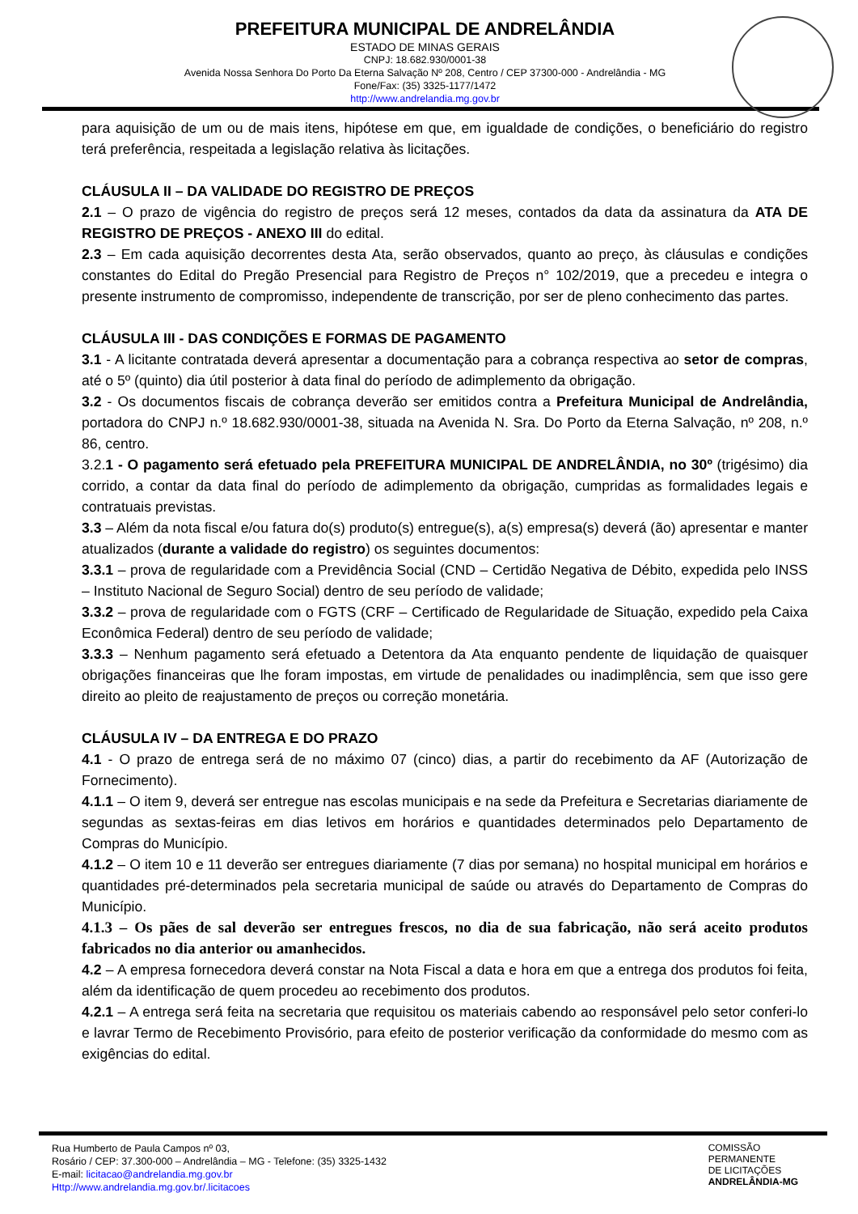PREFEITURA MUNICIPAL DE ANDRELÂNDIA
ESTADO DE MINAS GERAIS
CNPJ: 18.682.930/0001-38
Avenida Nossa Senhora Do Porto Da Eterna Salvação Nº 208, Centro / CEP 37300-000 - Andrelândia - MG
Fone/Fax: (35) 3325-1177/1472
http://www.andrelandia.mg.gov.br
para aquisição de um ou de mais itens, hipótese em que, em igualdade de condições, o beneficiário do registro terá preferência, respeitada a legislação relativa às licitações.
CLÁUSULA II – DA VALIDADE DO REGISTRO DE PREÇOS
2.1 – O prazo de vigência do registro de preços será 12 meses, contados da data da assinatura da ATA DE REGISTRO DE PREÇOS - ANEXO III do edital.
2.3 – Em cada aquisição decorrentes desta Ata, serão observados, quanto ao preço, às cláusulas e condições constantes do Edital do Pregão Presencial para Registro de Preços n° 102/2019, que a precedeu e integra o presente instrumento de compromisso, independente de transcrição, por ser de pleno conhecimento das partes.
CLÁUSULA III - DAS CONDIÇÕES E FORMAS DE PAGAMENTO
3.1 - A licitante contratada deverá apresentar a documentação para a cobrança respectiva ao setor de compras, até o 5º (quinto) dia útil posterior à data final do período de adimplemento da obrigação.
3.2 - Os documentos fiscais de cobrança deverão ser emitidos contra a Prefeitura Municipal de Andrelândia, portadora do CNPJ n.º 18.682.930/0001-38, situada na Avenida N. Sra. Do Porto da Eterna Salvação, nº 208, n.º 86, centro.
3.2.1 - O pagamento será efetuado pela PREFEITURA MUNICIPAL DE ANDRELÂNDIA, no 30º (trigésimo) dia corrido, a contar da data final do período de adimplemento da obrigação, cumpridas as formalidades legais e contratuais previstas.
3.3 – Além da nota fiscal e/ou fatura do(s) produto(s) entregue(s), a(s) empresa(s) deverá (ão) apresentar e manter atualizados (durante a validade do registro) os seguintes documentos:
3.3.1 – prova de regularidade com a Previdência Social (CND – Certidão Negativa de Débito, expedida pelo INSS – Instituto Nacional de Seguro Social) dentro de seu período de validade;
3.3.2 – prova de regularidade com o FGTS (CRF – Certificado de Regularidade de Situação, expedido pela Caixa Econômica Federal) dentro de seu período de validade;
3.3.3 – Nenhum pagamento será efetuado a Detentora da Ata enquanto pendente de liquidação de quaisquer obrigações financeiras que lhe foram impostas, em virtude de penalidades ou inadimplência, sem que isso gere direito ao pleito de reajustamento de preços ou correção monetária.
CLÁUSULA IV – DA ENTREGA E DO PRAZO
4.1 - O prazo de entrega será de no máximo 07 (cinco) dias, a partir do recebimento da AF (Autorização de Fornecimento).
4.1.1 – O item 9, deverá ser entregue nas escolas municipais e na sede da Prefeitura e Secretarias diariamente de segundas as sextas-feiras em dias letivos em horários e quantidades determinados pelo Departamento de Compras do Município.
4.1.2 – O item 10 e 11 deverão ser entregues diariamente (7 dias por semana) no hospital municipal em horários e quantidades pré-determinados pela secretaria municipal de saúde ou através do Departamento de Compras do Município.
4.1.3 – Os pães de sal deverão ser entregues frescos, no dia de sua fabricação, não será aceito produtos fabricados no dia anterior ou amanhecidos.
4.2 – A empresa fornecedora deverá constar na Nota Fiscal a data e hora em que a entrega dos produtos foi feita, além da identificação de quem procedeu ao recebimento dos produtos.
4.2.1 – A entrega será feita na secretaria que requisitou os materiais cabendo ao responsável pelo setor conferi-lo e lavrar Termo de Recebimento Provisório, para efeito de posterior verificação da conformidade do mesmo com as exigências do edital.
Rua Humberto de Paula Campos nº 03,
Rosário / CEP: 37.300-000 – Andrelândia – MG - Telefone: (35) 3325-1432
E-mail: licitacao@andrelandia.mg.gov.br
Http://www.andrelandia.mg.gov.br/.licitacoes
COMISSÃO
PERMANENTE
DE LICITAÇÕES
ANDRELÂNDIA-MG